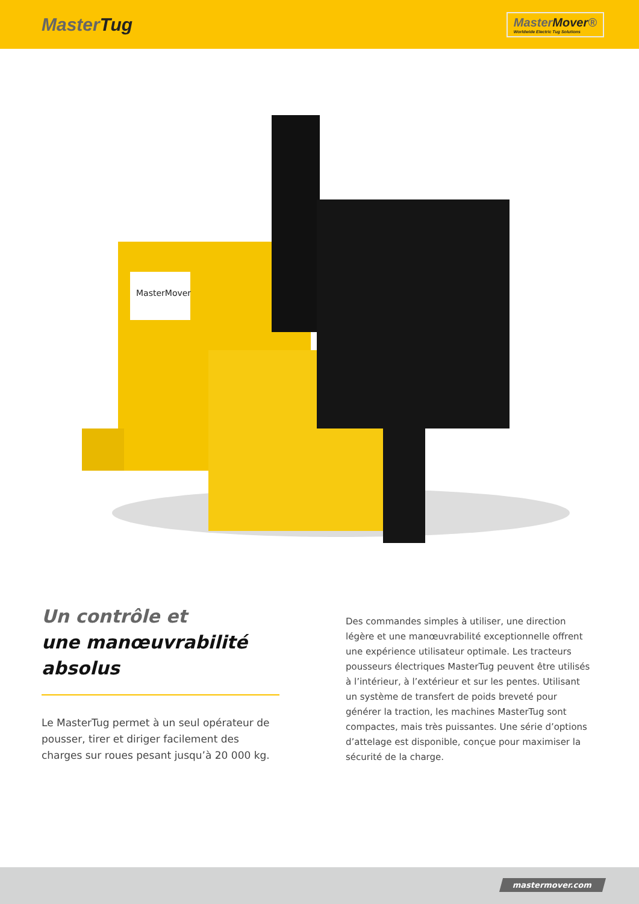MasterTug
MasterMover®
Worldwide Electric Tug Solutions
MasterMover
Un contrôle et
une manœuvrabilité
absolus
Le MasterTug permet à un seul opérateur de pousser, tirer et diriger facilement des charges sur roues pesant jusqu’à 20 000 kg.
Des commandes simples à utiliser, une direction légère et une manœuvrabilité exceptionnelle offrent une expérience utilisateur optimale. Les tracteurs pousseurs électriques MasterTug peuvent être utilisés à l’intérieur, à l’extérieur et sur les pentes. Utilisant un système de transfert de poids breveté pour générer la traction, les machines MasterTug sont compactes, mais très puissantes. Une série d’options d’attelage est disponible, conçue pour maximiser la sécurité de la charge.
mastermover.com